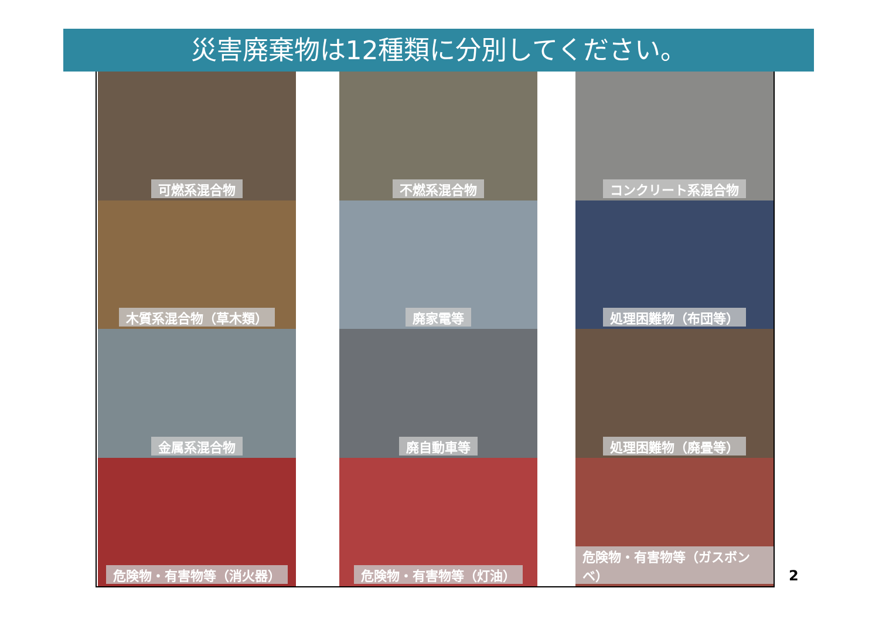災害廃棄物は12種類に分別してください。
可燃系混合物
木質系混合物（草木類）
金属系混合物
危険物・有害物等（消火器）
不燃系混合物
廃家電等
廃自動車等
危険物・有害物等（灯油）
コンクリート系混合物
処理困難物（布団等）
処理困難物（廃畳等）
危険物・有害物等（ガスボンベ）
2